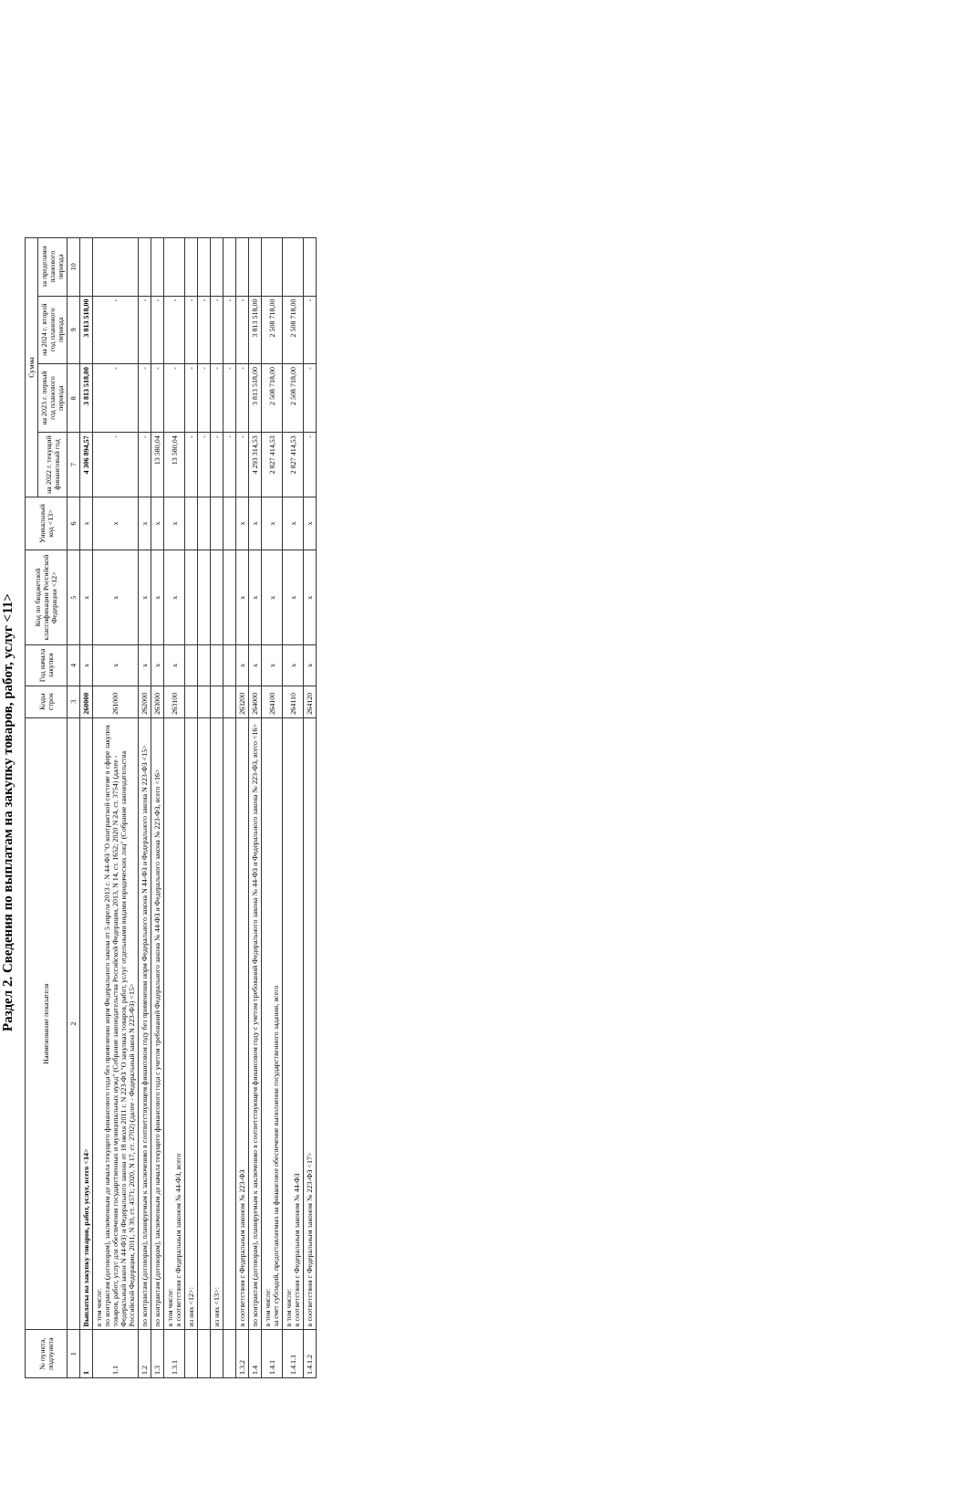Раздел 2. Сведения по выплатам на закупку товаров, работ, услуг <11>
| № пункта, подпункта | Наименование показателя | Коды строк | Год начала закупки | Код по бюджетной классификации Российской Федерации <12> | Уникальный код <13> | Сумма | | | |
| --- | --- | --- | --- | --- | --- | --- | --- | --- | --- |
| | | | | | | на 2022 г. текущий финансовый год | на 2023 г. первый год планового периода | на 2024 г. второй год планового периода | за пределами планового периода |
| 1 | 2 | 3 | 4 | 5 | 6 | 7 | 8 | 9 | 10 |
| 1 | Выплаты на закупку товаров, работ, услуг, всего <14> | 260000 | х | х | х | 4 306 894,57 | 3 813 518,00 | 3 813 518,00 | |
| 1.1 | в том числе: по контрактам (договорам), заключенным до начала текущего финансового года без применения норм Федерального закона от 5 апреля 2013 г. N 44-ФЗ "О контрактной системе в сфере закупок товаров, работ, услуг для обеспечения государственных и муниципальных нужд" (Собрание законодательства Российской Федерации, 2013, N 14, ст. 1652; 2020 N 24, ст. 3754) (далее - Федеральный закон N 44-ФЗ) и Федерального закона от 18 июля 2011 г. N 223-ФЗ "О закупках товаров, работ, услуг отдельными видами юридических лиц" (Собрание законодательства Российской Федерации, 2011, N 30, ст. 4571; 2020, N 17, ст. 2702) (далее - Федеральный закон N 223-ФЗ) <15> | 261000 | х | х | х | - | - | - | |
| 1.2 | по контрактам (договорам), планируемым к заключению в соответствующем финансовом году без применения норм Федерального закона N 44-ФЗ и Федерального закона N 223-ФЗ <15> | 262000 | х | х | х | - | - | - | |
| 1.3 | по контрактам (договорам), заключенным до начала текущего финансового года с учетом требований Федерального закона № 44-ФЗ и Федерального закона № 223-ФЗ, всего <16> | 263000 | х | х | х | 13 580,04 | - | - | |
| 1.3.1 | в том числе: в соответствии с Федеральным законом № 44-ФЗ, всего | 263100 | х | х | х | 13 580,04 | - | - | |
| | из них <12>: | | | | | - | - | - | |
| | | | | | | - | - | - | |
| | из них <13>: | | | | | - | - | - | |
| | | | | | | - | - | - | |
| 1.3.2 | в соответствии с Федеральным законом № 223-ФЗ | 263200 | х | х | х | - | - | - | |
| 1.4 | по контрактам (договорам), планируемым к заключению в соответствующем финансовом году с учетом требований Федерального закона № 44-ФЗ и Федерального закона № 223-ФЗ, всего <16> | 264000 | х | х | х | 4 293 314,53 | 3 813 518,00 | 3 813 518,00 | |
| 1.4.1 | в том числе: за счет субсидий, предоставляемых на финансовое обеспечение выполнения государственного задания, всего | 264100 | х | х | х | 2 827 414,53 | 2 508 718,00 | 2 508 718,00 | |
| 1.4.1.1 | в том числе: в соответствии с Федеральным законом № 44-ФЗ | 264110 | х | х | х | 2 827 414,53 | 2 508 718,00 | 2 508 718,00 | |
| 1.4.1.2 | в соответствии с Федеральным законом № 223-ФЗ <17> | 264120 | х | х | х | - | - | - | |